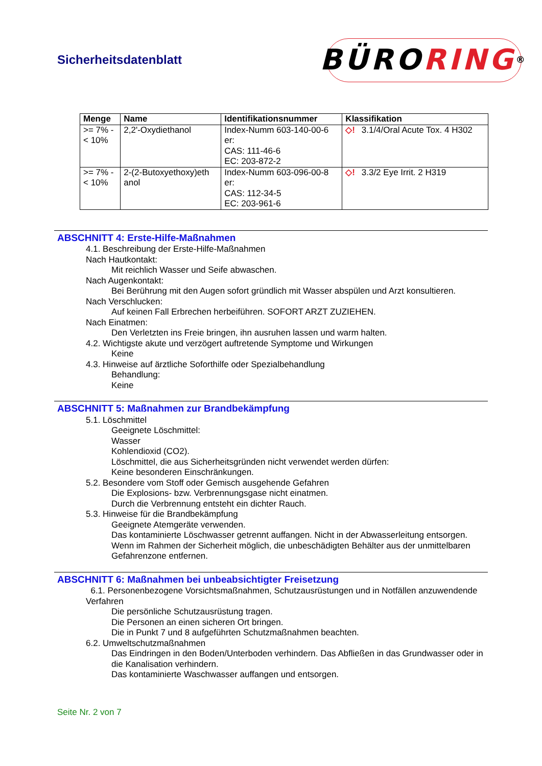Sicherheitsdatenblatt
BÜRO RING<sup>®</sup>
| Menge | Name | Identifikationsnummer | Klassifikation |
| --- | --- | --- | --- |
| >= 7% - < 10% | 2,2'-Oxydiethanol | Index-Numm 603-140-00-6 er: CAS: 111-46-6 EC: 203-872-2 | ◇! 3.1/4/Oral Acute Tox. 4 H302 |
| >= 7% - < 10% | 2-(2-Butoxyethoxy)eth anol | Index-Numm 603-096-00-8 er: CAS: 112-34-5 EC: 203-961-6 | ◇! 3.3/2 Eye Irrit. 2 H319 |
ABSCHNITT 4: Erste-Hilfe-Maßnahmen
4.1. Beschreibung der Erste-Hilfe-Maßnahmen
Nach Hautkontakt:
Mit reichlich Wasser und Seife abwaschen.
Nach Augenkontakt:
Bei Berührung mit den Augen sofort gründlich mit Wasser abspülen und Arzt konsultieren.
Nach Verschlucken:
Auf keinen Fall Erbrechen herbeiführen. SOFORT ARZT ZUZIEHEN.
Nach Einatmen:
Den Verletzten ins Freie bringen, ihn ausruhen lassen und warm halten.
4.2. Wichtigste akute und verzögert auftretende Symptome und Wirkungen
Keine
4.3. Hinweise auf ärztliche Soforthilfe oder Spezialbehandlung
Behandlung:
Keine
ABSCHNITT 5: Maßnahmen zur Brandbekämpfung
5.1. Löschmittel
Geeignete Löschmittel:
Wasser
Kohlendioxid (CO2).
Löschmittel, die aus Sicherheitsgründen nicht verwendet werden dürfen:
Keine besonderen Einschränkungen.
5.2. Besondere vom Stoff oder Gemisch ausgehende Gefahren
Die Explosions- bzw. Verbrennungsgase nicht einatmen.
Durch die Verbrennung entsteht ein dichter Rauch.
5.3. Hinweise für die Brandbekämpfung
Geeignete Atemgeräte verwenden.
Das kontaminierte Löschwasser getrennt auffangen. Nicht in der Abwasserleitung entsorgen.
Wenn im Rahmen der Sicherheit möglich, die unbeschädigten Behälter aus der unmittelbaren Gefahrenzone entfernen.
ABSCHNITT 6: Maßnahmen bei unbeabsichtigter Freisetzung
6.1. Personenbezogene Vorsichtsmaßnahmen, Schutzausrüstungen und in Notfällen anzuwendende Verfahren
Die persönliche Schutzausrüstung tragen.
Die Personen an einen sicheren Ort bringen.
Die in Punkt 7 und 8 aufgeführten Schutzmaßnahmen beachten.
6.2. Umweltschutzmaßnahmen
Das Eindringen in den Boden/Unterboden verhindern. Das Abfließen in das Grundwasser oder in die Kanalisation verhindern.
Das kontaminierte Waschwasser auffangen und entsorgen.
Seite Nr. 2 von 7